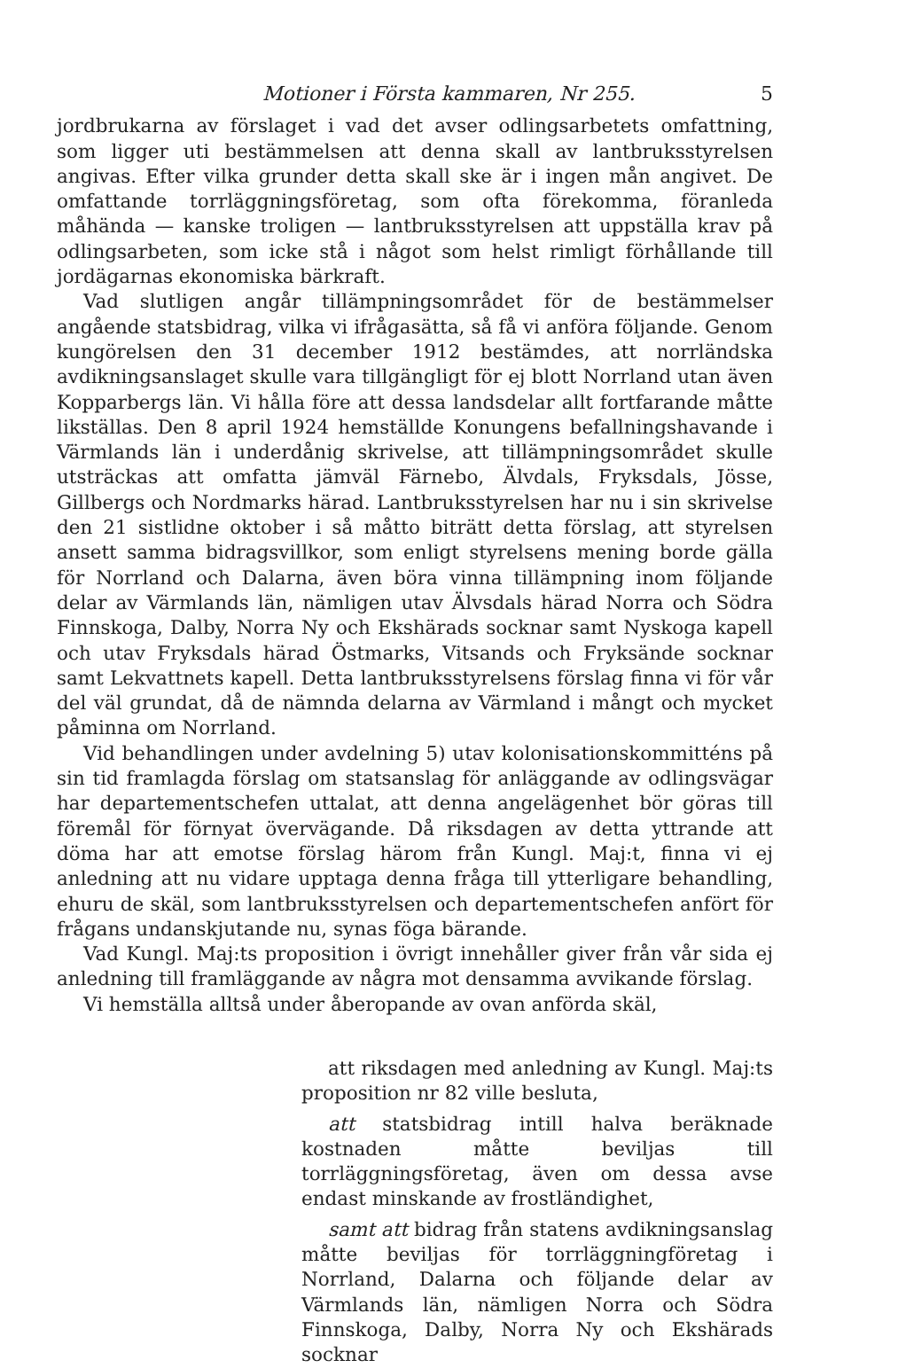Motioner i Första kammaren, Nr 255. 5
jordbrukarna av förslaget i vad det avser odlingsarbetets omfattning, som ligger uti bestämmelsen att denna skall av lantbruksstyrelsen angivas. Efter vilka grunder detta skall ske är i ingen mån angivet. De omfattande torrläggningsföretag, som ofta förekomma, föranleda måhända — kanske troligen — lantbruksstyrelsen att uppställa krav på odlingsarbeten, som icke stå i något som helst rimligt förhållande till jordägarnas ekonomiska bärkraft.
Vad slutligen angår tillämpningsområdet för de bestämmelser angående statsbidrag, vilka vi ifrågasätta, så få vi anföra följande. Genom kungörelsen den 31 december 1912 bestämdes, att norrländska avdikningsanslaget skulle vara tillgängligt för ej blott Norrland utan även Kopparbergs län. Vi hålla före att dessa landsdelar allt fortfarande måtte likställas. Den 8 april 1924 hemställde Konungens befallningshavande i Värmlands län i underdånig skrivelse, att tillämpningsområdet skulle utsträckas att omfatta jämväl Färnebo, Älvdals, Fryksdals, Jösse, Gillbergs och Nordmarks härad. Lantbruksstyrelsen har nu i sin skrivelse den 21 sistlidne oktober i så måtto biträtt detta förslag, att styrelsen ansett samma bidragsvillkor, som enligt styrelsens mening borde gälla för Norrland och Dalarna, även böra vinna tillämpning inom följande delar av Värmlands län, nämligen utav Älvsdals härad Norra och Södra Finnskoga, Dalby, Norra Ny och Ekshärads socknar samt Nyskoga kapell och utav Fryksdals härad Östmarks, Vitsands och Fryksände socknar samt Lekvattnets kapell. Detta lantbruksstyrelsens förslag finna vi för vår del väl grundat, då de nämnda delarna av Värmland i mångt och mycket påminna om Norrland.
Vid behandlingen under avdelning 5) utav kolonisationskommitténs på sin tid framlagda förslag om statsanslag för anläggande av odlingsvägar har departementschefen uttalat, att denna angelägenhet bör göras till föremål för förnyat övervägande. Då riksdagen av detta yttrande att döma har att emotse förslag härom från Kungl. Maj:t, finna vi ej anledning att nu vidare upptaga denna fråga till ytterligare behandling, ehuru de skäl, som lantbruksstyrelsen och departementschefen anfört för frågans undanskjutande nu, synas föga bärande.
Vad Kungl. Maj:ts proposition i övrigt innehåller giver från vår sida ej anledning till framläggande av några mot densamma avvikande förslag.
Vi hemställa alltså under åberopande av ovan anförda skäl,
att riksdagen med anledning av Kungl. Maj:ts proposition nr 82 ville besluta,
att statsbidrag intill halva beräknade kostnaden måtte beviljas till torrläggningsföretag, även om dessa avse endast minskande av frostländighet,
samt att bidrag från statens avdikningsanslag måtte beviljas för torrläggningföretag i Norrland, Dalarna och följande delar av Värmlands län, nämligen Norra och Södra Finnskoga, Dalby, Norra Ny och Ekshärads socknar